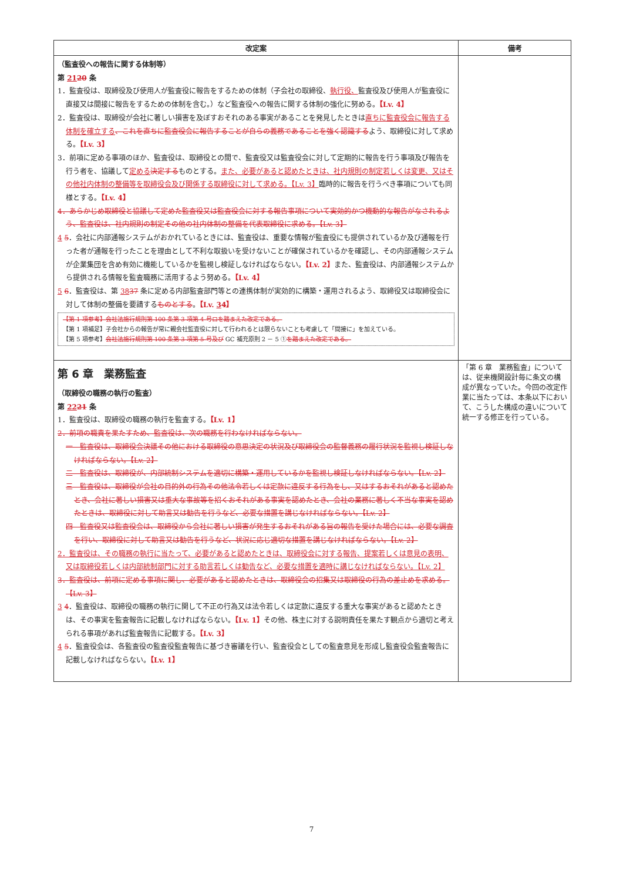| 改定案 | 備考 |
| --- | --- |
| （監査役への報告に関する体制等） 第 21 20 条 1．監査役は、取締役及び使用人が監査役に報告をするための体制（子会社の取締役、 執行役、 監査役及び使用人が監査役に直接又は間接に報告をするための体制を含む。）など監査役への報告に関する体制の強化に努める。 【Lv. 4】 2．監査役は、取締役が会社に著しい損害を及ぼすおそれのある事実があることを発見したときは 直ちに監査役会に報告する体制を確立する 、これを直ちに監査役会に報告することが自らの義務であることを強く認識する よう、取締役に対して求める。 【Lv. 3】 3．前項に定める事項のほか、監査役は、取締役との間で、監査役又は監査役会に対して定期的に報告を行う事項及び報告を行う者を、協議して 定める 決定する ものとする。 また、必要があると認めたときは、社内規則の制定若しくは変更、又はその他社内体制の整備等を取締役会及び関係する取締役に対して求める。【Lv. 3】 臨時的に報告を行うべき事項についても同様とする。 【Lv. 4】 4．あらかじめ取締役と協議して定めた監査役又は監査役会に対する報告事項について実効的かつ機動的な報告がなされるよう、監査役は、社内規則の制定その他の社内体制の整備を代表取締役に求める。【Lv. 3】 4 5 ．会社に内部通報システムがおかれているときには、監査役は、重要な情報が監査役にも提供されているか及び通報を行った者が通報を行ったことを理由として不利な取扱いを受けないことが確保されているかを確認し、その内部通報システムが企業集団を含め有効に機能しているかを監視し検証しなければならない。 【Lv. 2】 また、監査役は、内部通報システムから提供される情報を監査職務に活用するよう努める。 【Lv. 4】 5 6 ．監査役は、第 38 37 条に定める内部監査部門等との連携体制が実効的に構築・運用されるよう、取締役又は取締役会に対して体制の整備を要請する ものとする 。 【Lv. 3 4 】 【第 1 項参考】会社法施行規則第 100 条第 3 項第 4 号ロを踏まえた改定である。 【第 1 項補足】子会社からの報告が常に親会社監査役に対して行われるとは限らないことも考慮して「間接に」を加えている。 【第 5 項参考】 会社法施行規則第 100 条第 3 項第 5 号及び GC 補充原則 2 － 5 ① を踏まえた改定である。 | |
| 第 6 章 業務監査 （取締役の職務の執行の監査） 第 22 21 条 1．監査役は、取締役の職務の執行を監査する。 【Lv. 1】 2．前項の職責を果たすため、監査役は、次の職務を行わなければならない。 一 監査役は、取締役会決議その他における取締役の意思決定の状況及び取締役会の監督義務の履行状況を監視し検証しなければならない。【Lv. 2】 二 監査役は、取締役が、内部統制システムを適切に構築・運用しているかを監視し検証しなければならない。【Lv. 2】 三 監査役は、取締役が会社の目的外の行為その他法令若しくは定款に違反する行為をし、又はするおそれがあると認めたとき、会社に著しい損害又は重大な事故等を招くおそれがある事実を認めたとき、会社の業務に著しく不当な事実を認めたときは、取締役に対して助言又は勧告を行うなど、必要な措置を講じなければならない。【Lv. 2】 四 監査役又は監査役会は、取締役から会社に著しい損害が発生するおそれがある旨の報告を受けた場合には、必要な調査を行い、取締役に対して助言又は勧告を行うなど、状況に応じ適切な措置を講じなければならない。【Lv. 2】 2．監査役は、その職務の執行に当たって、必要があると認めたときは、取締役会に対する報告、提案若しくは意見の表明、又は取締役若しくは内部統制部門に対する助言若しくは勧告など、必要な措置を適時に講じなければならない。【Lv. 2】 3．監査役は、前項に定める事項に関し、必要があると認めたときは、取締役会の招集又は取締役の行為の差止めを求める。【Lv. 3】 3 4 ．監査役は、取締役の職務の執行に関して不正の行為又は法令若しくは定款に違反する重大な事実があると認めたときは、その事実を監査報告に記載しなければならない。 【Lv. 1】 その他、株主に対する説明責任を果たす観点から適切と考えられる事項があれば監査報告に記載する。 【Lv. 3】 4 5 ．監査役会は、各監査役の監査役監査報告に基づき審議を行い、監査役会としての監査意見を形成し監査役会監査報告に記載しなければならない。 【Lv. 1】 | 「第 6 章 業務監査」については、従来機関設計毎に条文の構成が異なっていた。今回の改定作業に当たっては、本条以下において、こうした構成の違いについて統一する修正を行っている。 |
7